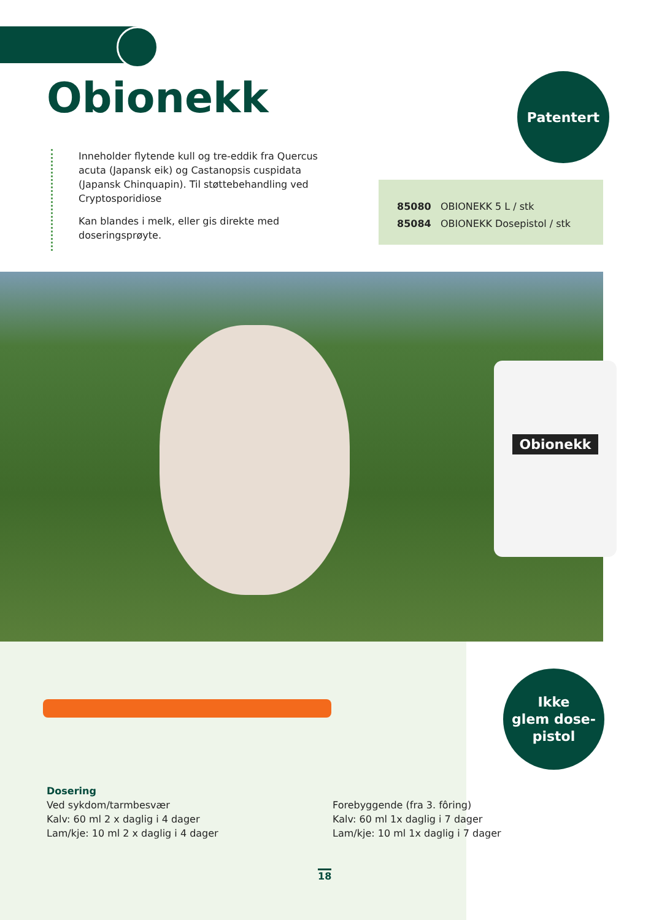Obionekk Patentert
Inneholder flytende kull og tre-eddik fra Quercus acuta (Japansk eik) og Castanopsis cuspidata (Japansk Chinquapin). Til støttebehandling ved Cryptosporidiose
Kan blandes i melk, eller gis direkte med doseringsprøyte.
85080 OBIONEKK 5 L / stk
85084 OBIONEKK Dosepistol / stk
Obionekk
Ikke
glem dose-
pistol
Dosering
Ved sykdom/tarmbesvær
Kalv: 60 ml 2 x daglig i 4 dager
Lam/kje: 10 ml 2 x daglig i 4 dager
Forebyggende (fra 3. fôring)
Kalv: 60 ml 1x daglig i 7 dager
Lam/kje: 10 ml 1x daglig i 7 dager
18